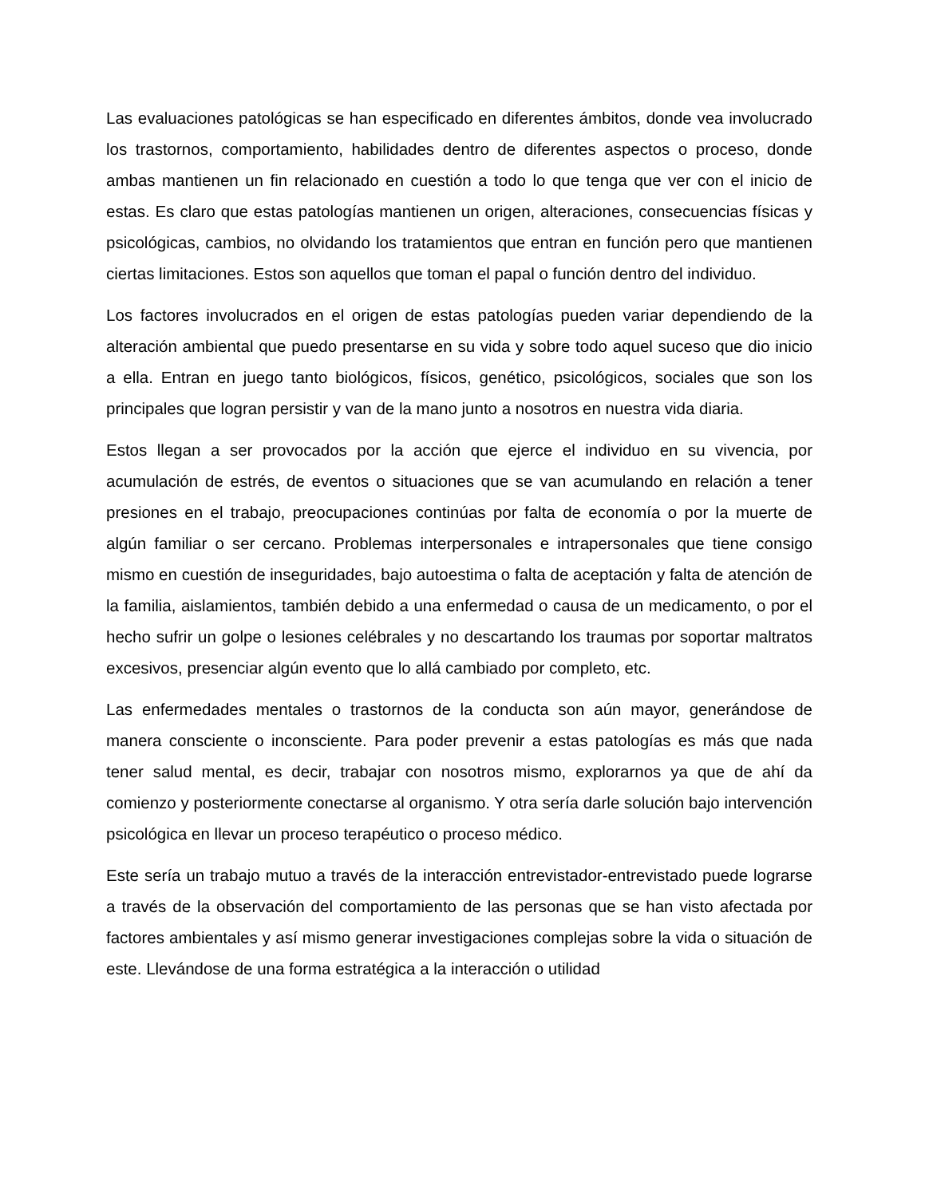Las evaluaciones patológicas se han especificado en diferentes ámbitos, donde vea involucrado los trastornos, comportamiento, habilidades dentro de diferentes aspectos o proceso, donde ambas mantienen un fin relacionado en cuestión a todo lo que tenga que ver con el inicio de estas. Es claro que estas patologías mantienen un origen, alteraciones, consecuencias físicas y psicológicas, cambios, no olvidando los tratamientos que entran en función pero que mantienen ciertas limitaciones. Estos son aquellos que toman el papal o función dentro del individuo.
Los factores involucrados en el origen de estas patologías pueden variar dependiendo de la alteración ambiental que puedo presentarse en su vida y sobre todo aquel suceso que dio inicio a ella. Entran en juego tanto biológicos, físicos, genético, psicológicos, sociales que son los principales que logran persistir y van de la mano junto a nosotros en nuestra vida diaria.
Estos llegan a ser provocados por la acción que ejerce el individuo en su vivencia, por acumulación de estrés, de eventos o situaciones que se van acumulando en relación a tener presiones en el trabajo, preocupaciones continúas por falta de economía o por la muerte de algún familiar o ser cercano. Problemas interpersonales e intrapersonales que tiene consigo mismo en cuestión de inseguridades, bajo autoestima o falta de aceptación y falta de atención de la familia, aislamientos, también debido a una enfermedad o causa de un medicamento, o por el hecho sufrir un golpe o lesiones celébrales y no descartando los traumas por soportar maltratos excesivos, presenciar algún evento que lo allá cambiado por completo, etc.
Las enfermedades mentales o trastornos de la conducta son aún mayor, generándose de manera consciente o inconsciente. Para poder prevenir a estas patologías es más que nada tener salud mental, es decir, trabajar con nosotros mismo, explorarnos ya que de ahí da comienzo y posteriormente conectarse al organismo. Y otra sería darle solución bajo intervención psicológica en llevar un proceso terapéutico o proceso médico.
Este sería un trabajo mutuo a través de la interacción entrevistador-entrevistado puede lograrse a través de la observación del comportamiento de las personas que se han visto afectada por factores ambientales y así mismo generar investigaciones complejas sobre la vida o situación de este. Llevándose de una forma estratégica a la interacción o utilidad